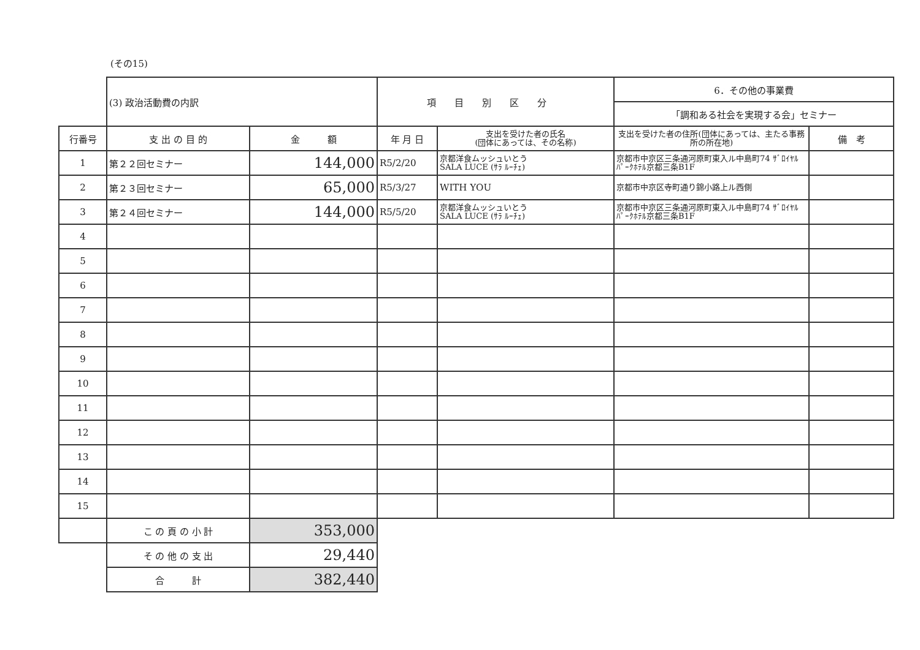(その15)
| | (3) 政治活動費の内訳 | | 項目別区分 | | 6．その他の事業費 | |
| | | | | | 「調和ある社会を実現する会」セミナー | |
| 行番号 | 支 出 の 目 的 | 金 額 | 年 月 日 | 支出を受けた者の氏名 (団体にあっては、その名称) | 支出を受けた者の住所(団体にあっては、主たる事務所の所在地) | 備 考 |
| 1 | 第２２回セミナー | 144,000 | R5/2/20 | 京都洋食ムッシュいとう SALA LUCE (ｻﾗ ﾙｰﾁｪ) | 京都市中京区三条通河原町東入ル中島町74 ｻﾞﾛｲﾔﾙﾊﾟｰｸﾎﾃﾙ京都三条B1F | |
| 2 | 第２３回セミナー | 65,000 | R5/3/27 | WITH YOU | 京都市中京区寺町通り錦小路上ル西側 | |
| 3 | 第２４回セミナー | 144,000 | R5/5/20 | 京都洋食ムッシュいとう SALA LUCE (ｻﾗ ﾙｰﾁｪ) | 京都市中京区三条通河原町東入ル中島町74 ｻﾞﾛｲﾔﾙﾊﾟｰｸﾎﾃﾙ京都三条B1F | |
| 4 | | | | | | |
| 5 | | | | | | |
| 6 | | | | | | |
| 7 | | | | | | |
| 8 | | | | | | |
| 9 | | | | | | |
| 10 | | | | | | |
| 11 | | | | | | |
| 12 | | | | | | |
| 13 | | | | | | |
| 14 | | | | | | |
| 15 | | | | | | |
| | こ の 頁 の 小 計 | 353,000 | | | | |
| | そ の 他 の 支 出 | 29,440 | | | | |
| | 合 計 | 382,440 | | | | |